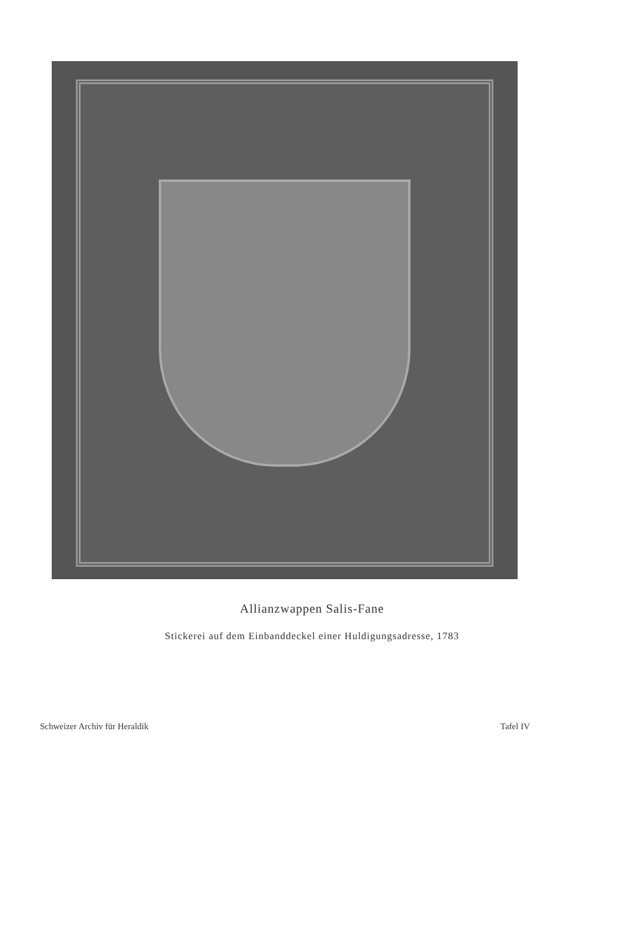Allianzwappen Salis-Fane
Stickerei auf dem Einbanddeckel einer Huldigungsadresse, 1783
Schweizer Archiv für Heraldik Tafel IV